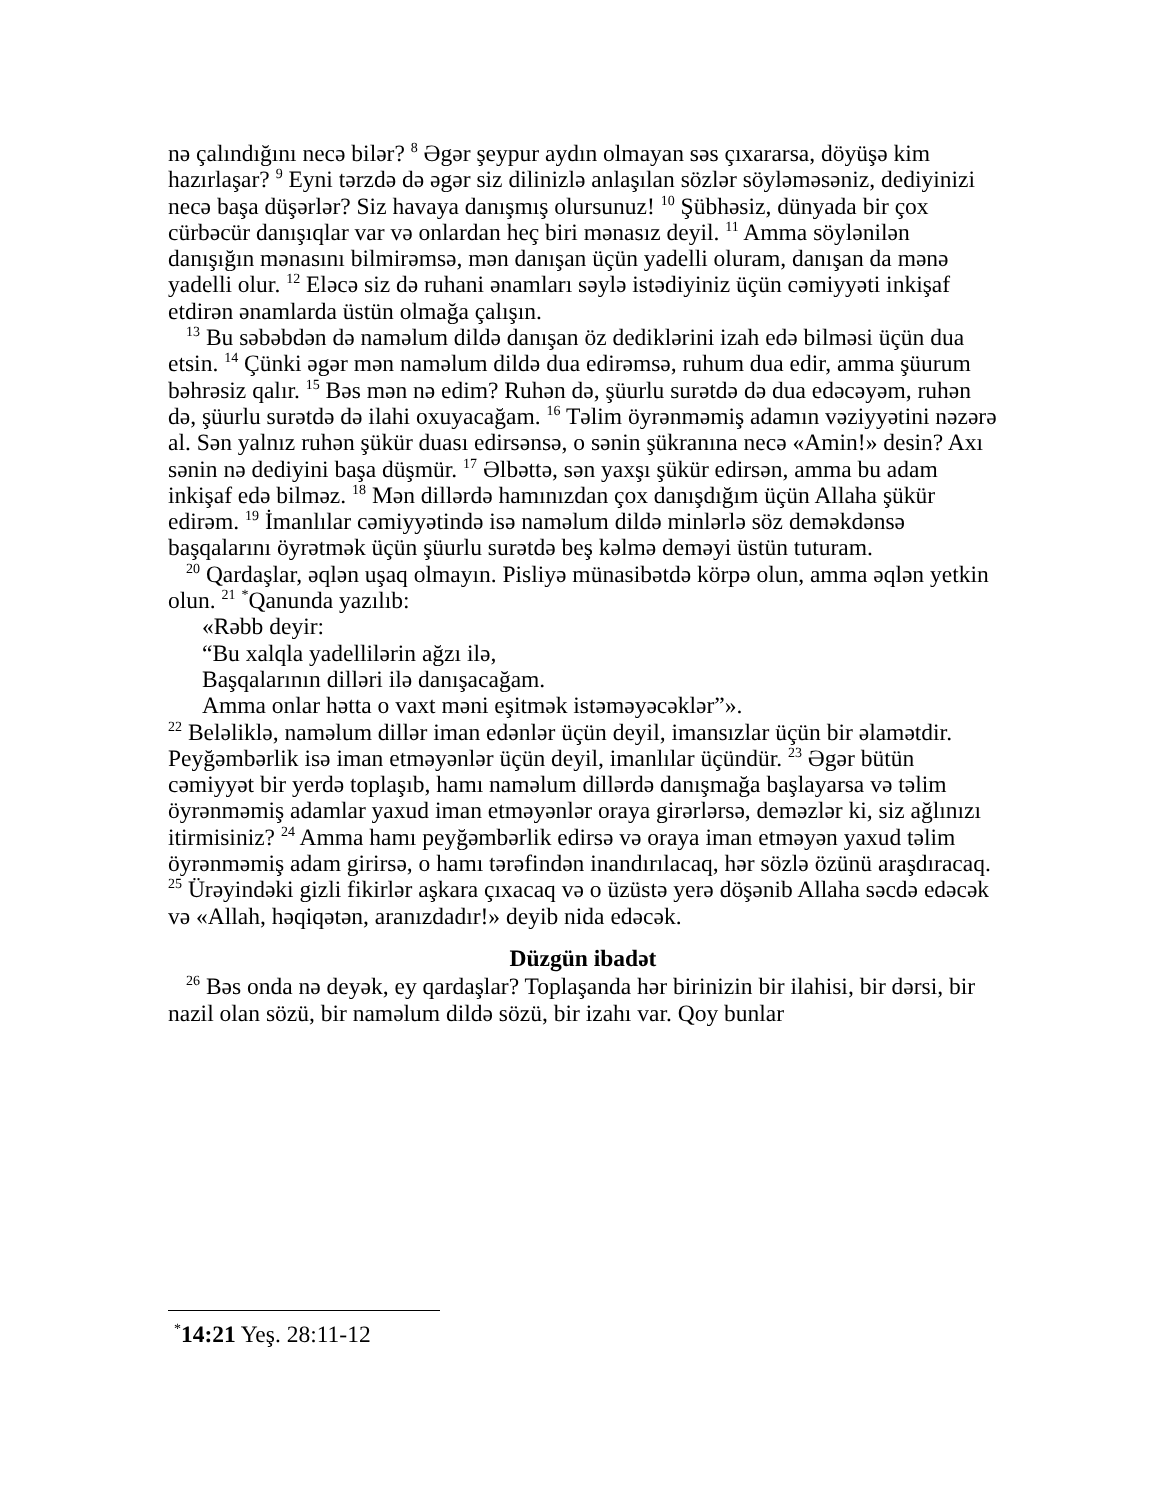nə çalındığını necə bilər? <sup>8</sup> Əgər şeypur aydın olmayan səs çıxararsa, döyüşə kim hazırlaşar? <sup>9</sup> Eyni tərzdə də əgər siz dilinizlə anlaşılan sözlər söyləməsəniz, dediyinizi necə başa düşərlər? Siz havaya danışmış olursunuz! <sup>10</sup> Şübhəsiz, dünyada bir çox cürbəcür danışıqlar var və onlardan heç biri mənasız deyil. <sup>11</sup> Amma söylənilən danışığın mənasını bilmirəmsə, mən danışan üçün yadelli oluram, danışan da mənə yadelli olur. <sup>12</sup> Eləcə siz də ruhani ənamları səylə istədiyiniz üçün cəmiyyəti inkişaf etdirən ənamlarda üstün olmağa çalışın.
<sup>13</sup> Bu səbəbdən də naməlum dildə danışan öz dediklərini izah edə bilməsi üçün dua etsin. <sup>14</sup> Çünki əgər mən naməlum dildə dua edirəmsə, ruhum dua edir, amma şüurum bəhrəsiz qalır. <sup>15</sup> Bəs mən nə edim? Ruhən də, şüurlu surətdə də dua edəcəyəm, ruhən də, şüurlu surətdə də ilahi oxuyacağam. <sup>16</sup> Təlim öyrənməmiş adamın vəziyyətini nəzərə al. Sən yalnız ruhən şükür duası edirsənsə, o sənin şükranına necə «Amin!» desin? Axı sənin nə dediyini başa düşmür. <sup>17</sup> Əlbəttə, sən yaxşı şükür edirsən, amma bu adam inkişaf edə bilməz. <sup>18</sup> Mən dillərdə hamınızdan çox danışdığım üçün Allaha şükür edirəm. <sup>19</sup> İmanlılar cəmiyyətində isə naməlum dildə minlərlə söz deməkdənsə başqalarını öyrətmək üçün şüurlu surətdə beş kəlmə deməyi üstün tuturam.
<sup>20</sup> Qardaşlar, əqlən uşaq olmayın. Pisliyə münasibətdə körpə olun, amma əqlən yetkin olun. <sup>21</sup> <sup>*</sup>Qanunda yazılıb:
«Rəbb deyir:
“Bu xalqla yadellilərin ağzı ilə,
Başqalarının dilləri ilə danışacağam.
Amma onlar hətta o vaxt məni eşitmək istəməyəcəklər”».
<sup>22</sup> Beləliklə, naməlum dillər iman edənlər üçün deyil, imansızlar üçün bir əlamətdir. Peyğəmbərlik isə iman etməyənlər üçün deyil, imanlılar üçündür. <sup>23</sup> Əgər bütün cəmiyyət bir yerdə toplaşıb, hamı naməlum dillərdə danışmağa başlayarsa və təlim öyrənməmiş adamlar yaxud iman etməyənlər oraya girərlərsə, deməzlər ki, siz ağlınızı itirmisiniz? <sup>24</sup> Amma hamı peyğəmbərlik edirsə və oraya iman etməyən yaxud təlim öyrənməmiş adam girirsə, o hamı tərəfindən inandırılacaq, hər sözlə özünü araşdıracaq. <sup>25</sup> Ürəyindəki gizli fikirlər aşkara çıxacaq və o üzüstə yerə döşənib Allaha səcdə edəcək və «Allah, həqiqətən, aranızdadır!» deyib nida edəcək.
Düzgün ibadət
<sup>26</sup> Bəs onda nə deyək, ey qardaşlar? Toplaşanda hər birinizin bir ilahisi, bir dərsi, bir nazil olan sözü, bir naməlum dildə sözü, bir izahı var. Qoy bunlar
<sup>*</sup> 14:21 Yeş. 28:11-12